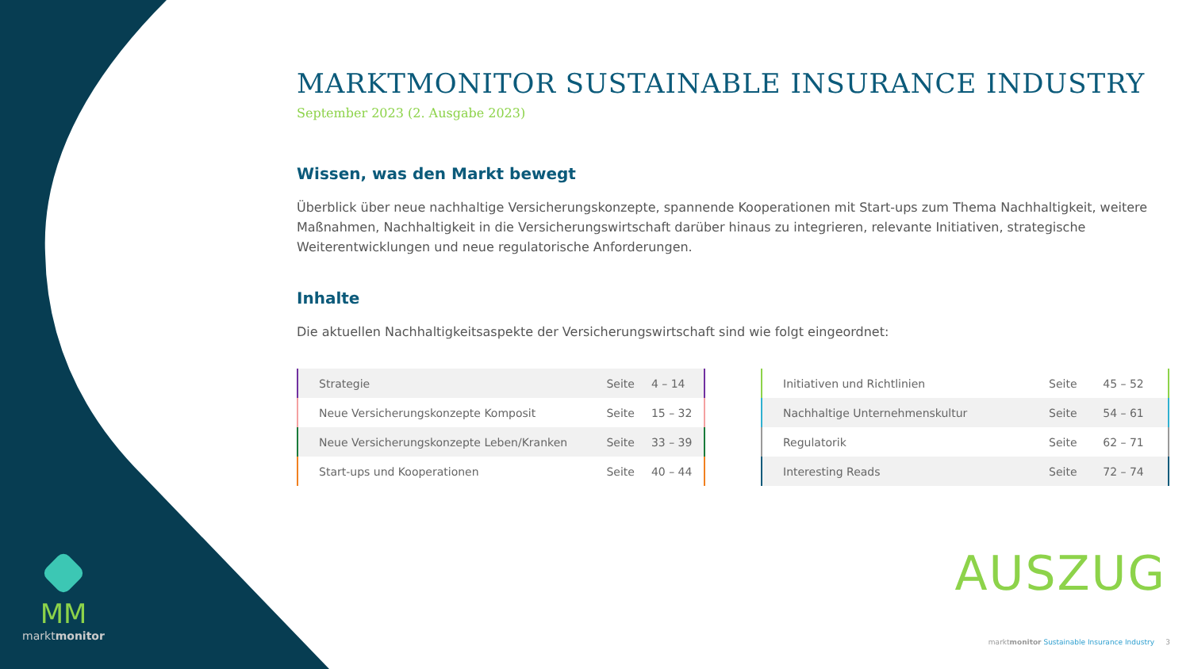MM
marktmonitor
MARKTMONITOR SUSTAINABLE INSURANCE INDUSTRY
September 2023 (2. Ausgabe 2023)
Wissen, was den Markt bewegt
Überblick über neue nachhaltige Versicherungskonzepte, spannende Kooperationen mit Start-ups zum Thema Nachhaltigkeit, weitere Maßnahmen, Nachhaltigkeit in die Versicherungswirtschaft darüber hinaus zu integrieren, relevante Initiativen, strategische Weiterentwicklungen und neue regulatorische Anforderungen.
Inhalte
Die aktuellen Nachhaltigkeitsaspekte der Versicherungswirtschaft sind wie folgt eingeordnet:
| Strategie | Seite | 4 – 14 |
| Neue Versicherungskonzepte Komposit | Seite | 15 – 32 |
| Neue Versicherungskonzepte Leben/Kranken | Seite | 33 – 39 |
| Start-ups und Kooperationen | Seite | 40 – 44 |
| Initiativen und Richtlinien | Seite | 45 – 52 |
| Nachhaltige Unternehmenskultur | Seite | 54 – 61 |
| Regulatorik | Seite | 62 – 71 |
| Interesting Reads | Seite | 72 – 74 |
AUSZUG
marktmonitor Sustainable Insurance Industry 3